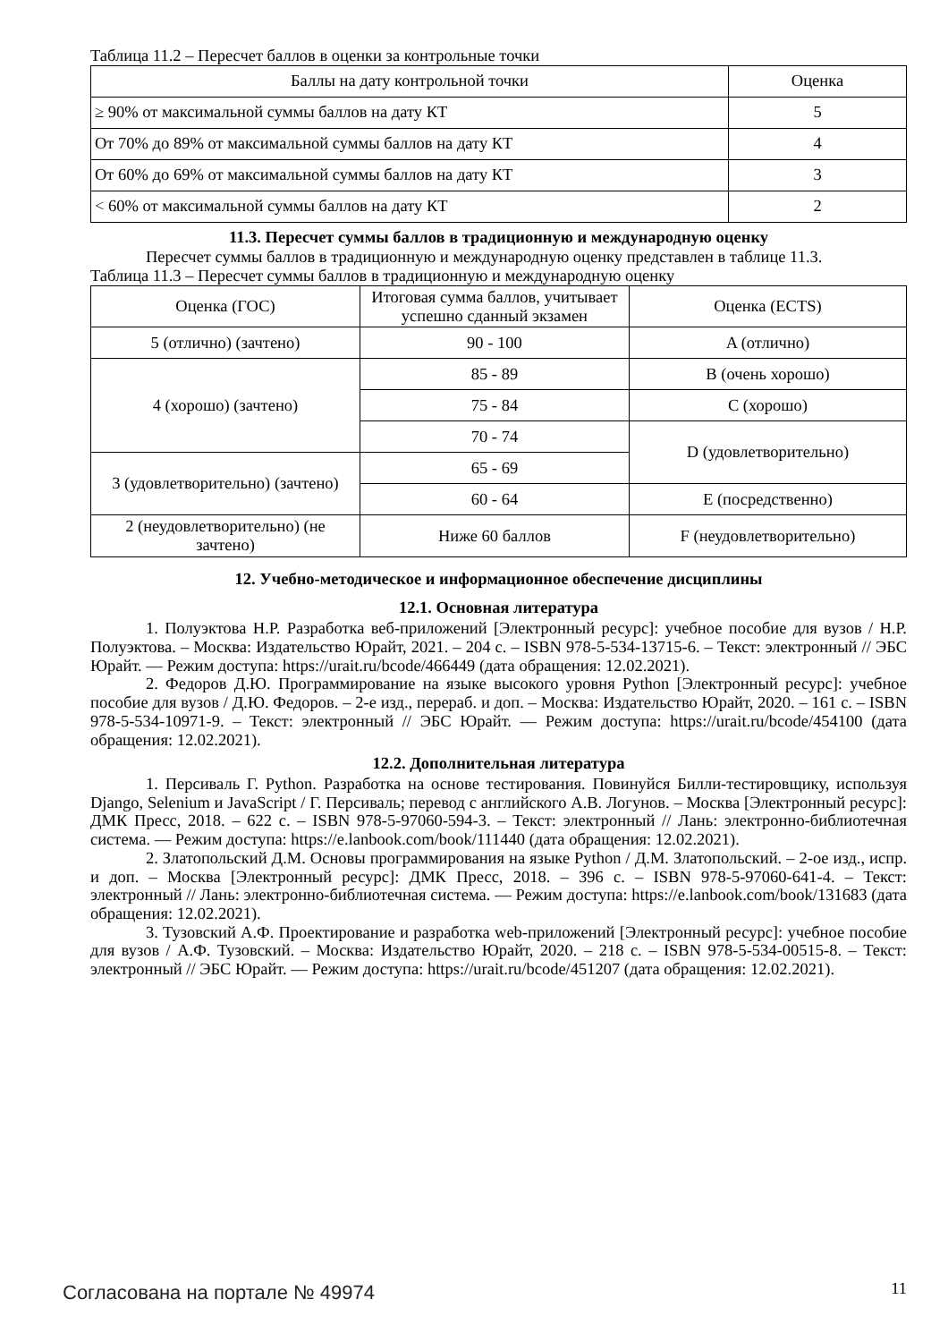Таблица 11.2 – Пересчет баллов в оценки за контрольные точки
| Баллы на дату контрольной точки | Оценка |
| --- | --- |
| ≥ 90% от максимальной суммы баллов на дату КТ | 5 |
| От 70% до 89% от максимальной суммы баллов на дату КТ | 4 |
| От 60% до 69% от максимальной суммы баллов на дату КТ | 3 |
| < 60% от максимальной суммы баллов на дату КТ | 2 |
11.3. Пересчет суммы баллов в традиционную и международную оценку
Пересчет суммы баллов в традиционную и международную оценку представлен в таблице 11.3.
Таблица 11.3 – Пересчет суммы баллов в традиционную и международную оценку
| Оценка (ГОС) | Итоговая сумма баллов, учитывает успешно сданный экзамен | Оценка (ECTS) |
| --- | --- | --- |
| 5 (отлично) (зачтено) | 90 - 100 | A (отлично) |
| 4 (хорошо) (зачтено) | 85 - 89 | B (очень хорошо) |
| | 75 - 84 | C (хорошо) |
| | 70 - 74 | D (удовлетворительно) |
| 3 (удовлетворительно) (зачтено) | 65 - 69 | |
| | 60 - 64 | E (посредственно) |
| 2 (неудовлетворительно) (не зачтено) | Ниже 60 баллов | F (неудовлетворительно) |
12. Учебно-методическое и информационное обеспечение дисциплины
12.1. Основная литература
1. Полуэктова Н.Р. Разработка веб-приложений [Электронный ресурс]: учебное пособие для вузов / Н.Р. Полуэктова. – Москва: Издательство Юрайт, 2021. – 204 с. – ISBN 978-5-534-13715-6. – Текст: электронный // ЭБС Юрайт. — Режим доступа: https://urait.ru/bcode/466449 (дата обращения: 12.02.2021).
2. Федоров Д.Ю. Программирование на языке высокого уровня Python [Электронный ресурс]: учебное пособие для вузов / Д.Ю. Федоров. – 2-е изд., перераб. и доп. – Москва: Издательство Юрайт, 2020. – 161 с. – ISBN 978-5-534-10971-9. – Текст: электронный // ЭБС Юрайт. — Режим доступа: https://urait.ru/bcode/454100 (дата обращения: 12.02.2021).
12.2. Дополнительная литература
1. Персиваль Г. Python. Разработка на основе тестирования. Повинуйся Билли-тестировщику, используя Django, Selenium и JavaScript / Г. Персиваль; перевод с английского А.В. Логунов. – Москва [Электронный ресурс]: ДМК Пресс, 2018. – 622 с. – ISBN 978-5-97060-594-3. – Текст: электронный // Лань: электронно-библиотечная система. — Режим доступа: https://e.lanbook.com/book/111440 (дата обращения: 12.02.2021).
2. Златопольский Д.М. Основы программирования на языке Python / Д.М. Златопольский. – 2-ое изд., испр. и доп. – Москва [Электронный ресурс]: ДМК Пресс, 2018. – 396 с. – ISBN 978-5-97060-641-4. – Текст: электронный // Лань: электронно-библиотечная система. — Режим доступа: https://e.lanbook.com/book/131683 (дата обращения: 12.02.2021).
3. Тузовский А.Ф. Проектирование и разработка web-приложений [Электронный ресурс]: учебное пособие для вузов / А.Ф. Тузовский. – Москва: Издательство Юрайт, 2020. – 218 с. – ISBN 978-5-534-00515-8. – Текст: электронный // ЭБС Юрайт. — Режим доступа: https://urait.ru/bcode/451207 (дата обращения: 12.02.2021).
Согласована на портале № 49974 11